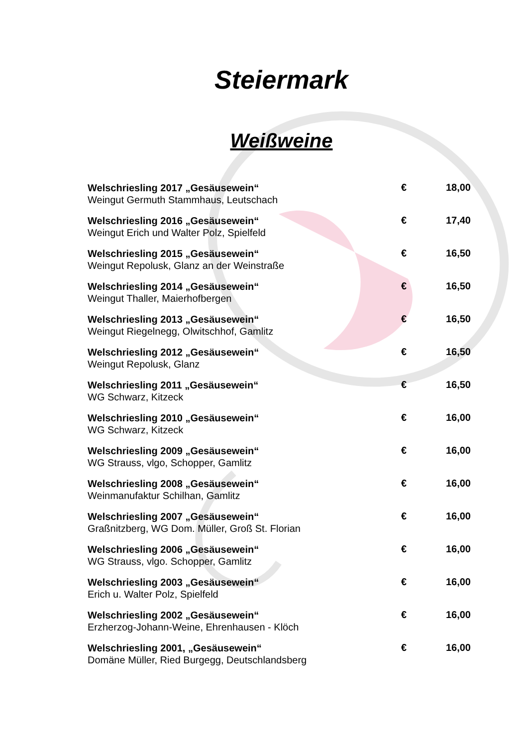Steiermark
Weißweine
| Welschriesling 2017 „Gesäusewein“ Weingut Germuth Stammhaus, Leutschach | € | 18,00 |
| Welschriesling 2016 „Gesäusewein“ Weingut Erich und Walter Polz, Spielfeld | € | 17,40 |
| Welschriesling 2015 „Gesäusewein“ Weingut Repolusk, Glanz an der Weinstraße | € | 16,50 |
| Welschriesling 2014 „Gesäusewein“ Weingut Thaller, Maierhofbergen | € | 16,50 |
| Welschriesling 2013 „Gesäusewein“ Weingut Riegelnegg, Olwitschhof, Gamlitz | € | 16,50 |
| Welschriesling 2012 „Gesäusewein“ Weingut Repolusk, Glanz | € | 16,50 |
| Welschriesling 2011 „Gesäusewein“ WG Schwarz, Kitzeck | € | 16,50 |
| Welschriesling 2010 „Gesäusewein“ WG Schwarz, Kitzeck | € | 16,00 |
| Welschriesling 2009 „Gesäusewein“ WG Strauss, vlgo, Schopper, Gamlitz | € | 16,00 |
| Welschriesling 2008 „Gesäusewein“ Weinmanufaktur Schilhan, Gamlitz | € | 16,00 |
| Welschriesling 2007 „Gesäusewein“ Graßnitzberg, WG Dom. Müller, Groß St. Florian | € | 16,00 |
| Welschriesling 2006 „Gesäusewein“ WG Strauss, vlgo. Schopper, Gamlitz | € | 16,00 |
| Welschriesling 2003 „Gesäusewein“ Erich u. Walter Polz, Spielfeld | € | 16,00 |
| Welschriesling 2002 „Gesäusewein“ Erzherzog-Johann-Weine, Ehrenhausen - Klöch | € | 16,00 |
| Welschriesling 2001, „Gesäusewein“ Domäne Müller, Ried Burgegg, Deutschlandsberg | € | 16,00 |